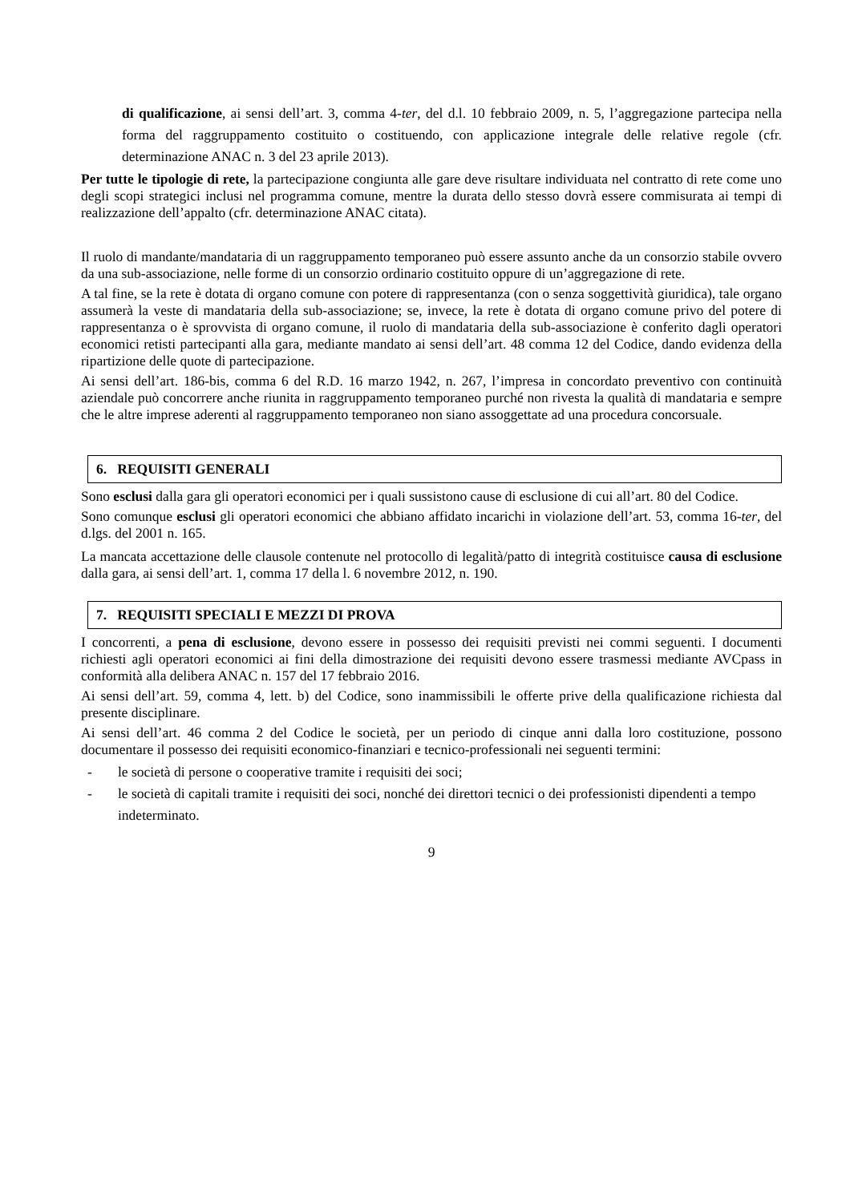di qualificazione, ai sensi dell’art. 3, comma 4-ter, del d.l. 10 febbraio 2009, n. 5, l’aggregazione partecipa nella forma del raggruppamento costituito o costituendo, con applicazione integrale delle relative regole (cfr. determinazione ANAC n. 3 del 23 aprile 2013).
Per tutte le tipologie di rete, la partecipazione congiunta alle gare deve risultare individuata nel contratto di rete come uno degli scopi strategici inclusi nel programma comune, mentre la durata dello stesso dovrà essere commisurata ai tempi di realizzazione dell’appalto (cfr. determinazione ANAC citata).
Il ruolo di mandante/mandataria di un raggruppamento temporaneo può essere assunto anche da un consorzio stabile ovvero da una sub-associazione, nelle forme di un consorzio ordinario costituito oppure di un’aggregazione di rete.
A tal fine, se la rete è dotata di organo comune con potere di rappresentanza (con o senza soggettività giuridica), tale organo assumerà la veste di mandataria della sub-associazione; se, invece, la rete è dotata di organo comune privo del potere di rappresentanza o è sprovvista di organo comune, il ruolo di mandataria della sub-associazione è conferito dagli operatori economici retisti partecipanti alla gara, mediante mandato ai sensi dell’art. 48 comma 12 del Codice, dando evidenza della ripartizione delle quote di partecipazione.
Ai sensi dell’art. 186-bis, comma 6 del R.D. 16 marzo 1942, n. 267, l’impresa in concordato preventivo con continuità aziendale può concorrere anche riunita in raggruppamento temporaneo purché non rivesta la qualità di mandataria e sempre che le altre imprese aderenti al raggruppamento temporaneo non siano assoggettate ad una procedura concorsuale.
6. REQUISITI GENERALI
Sono esclusi dalla gara gli operatori economici per i quali sussistono cause di esclusione di cui all’art. 80 del Codice.
Sono comunque esclusi gli operatori economici che abbiano affidato incarichi in violazione dell’art. 53, comma 16-ter, del d.lgs. del 2001 n. 165.
La mancata accettazione delle clausole contenute nel protocollo di legalità/patto di integrità costituisce causa di esclusione dalla gara, ai sensi dell’art. 1, comma 17 della l. 6 novembre 2012, n. 190.
7. REQUISITI SPECIALI E MEZZI DI PROVA
I concorrenti, a pena di esclusione, devono essere in possesso dei requisiti previsti nei commi seguenti. I documenti richiesti agli operatori economici ai fini della dimostrazione dei requisiti devono essere trasmessi mediante AVCpass in conformità alla delibera ANAC n. 157 del 17 febbraio 2016.
Ai sensi dell’art. 59, comma 4, lett. b) del Codice, sono inammissibili le offerte prive della qualificazione richiesta dal presente disciplinare.
Ai sensi dell’art. 46 comma 2 del Codice le società, per un periodo di cinque anni dalla loro costituzione, possono documentare il possesso dei requisiti economico-finanziari e tecnico-professionali nei seguenti termini:
- le società di persone o cooperative tramite i requisiti dei soci;
- le società di capitali tramite i requisiti dei soci, nonché dei direttori tecnici o dei professionisti dipendenti a tempo indeterminato.
9